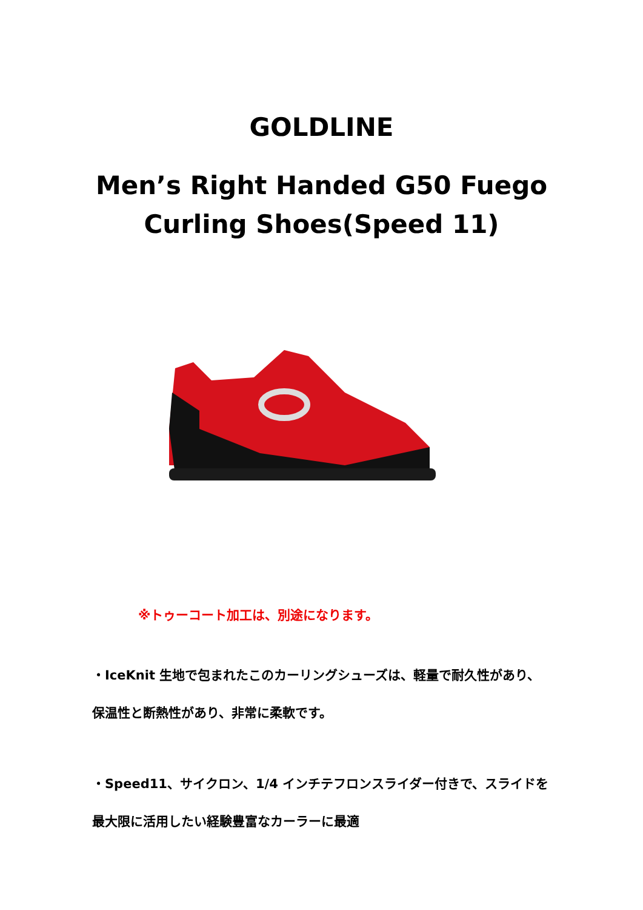GOLDLINE
Men’s Right Handed G50 Fuego
Curling Shoes(Speed 11)
※トゥーコート加工は、別途になります。
・IceKnit 生地で包まれたこのカーリングシューズは、軽量で耐久性があり、保温性と断熱性があり、非常に柔軟です。
・Speed11、サイクロン、1/4 インチテフロンスライダー付きで、スライドを最大限に活用したい経験豊富なカーラーに最適